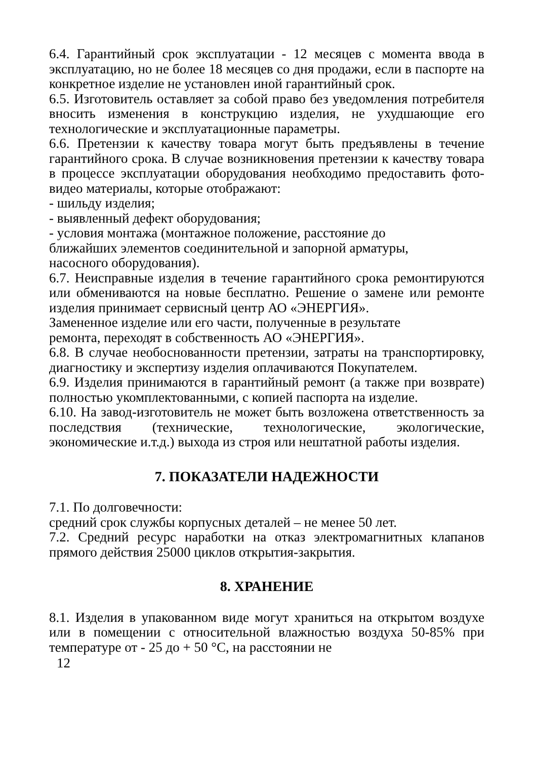6.4. Гарантийный срок эксплуатации - 12 месяцев с момента ввода в эксплуатацию, но не более 18 месяцев со дня продажи, если в паспорте на конкретное изделие не установлен иной гарантийный срок.
6.5. Изготовитель оставляет за собой право без уведомления потребителя вносить изменения в конструкцию изделия, не ухудшающие его технологические и эксплуатационные параметры.
6.6. Претензии к качеству товара могут быть предъявлены в течение гарантийного срока. В случае возникновения претензии к качеству товара в процессе эксплуатации оборудования необходимо предоставить фото-видео материалы, которые отображают:
- шильду изделия;
- выявленный дефект оборудования;
- условия монтажа (монтажное положение, расстояние до
ближайших элементов соединительной и запорной арматуры,
насосного оборудования).
6.7. Неисправные изделия в течение гарантийного срока ремонтируются или обмениваются на новые бесплатно. Решение о замене или ремонте изделия принимает сервисный центр АО «ЭНЕРГИЯ».
Замененное изделие или его части, полученные в результате
ремонта, переходят в собственность АО «ЭНЕРГИЯ».
6.8. В случае необоснованности претензии, затраты на транспортировку, диагностику и экспертизу изделия оплачиваются Покупателем.
6.9. Изделия принимаются в гарантийный ремонт (а также при возврате) полностью укомплектованными, с копией паспорта на изделие.
6.10. На завод-изготовитель не может быть возложена ответственность за последствия (технические, технологические, экологические, экономические и.т.д.) выхода из строя или нештатной работы изделия.
7. ПОКАЗАТЕЛИ НАДЕЖНОСТИ
7.1. По долговечности:
средний срок службы корпусных деталей – не менее 50 лет.
7.2. Средний ресурс наработки на отказ электромагнитных клапанов прямого действия 25000 циклов открытия-закрытия.
8. ХРАНЕНИЕ
8.1. Изделия в упакованном виде могут храниться на открытом воздухе или в помещении с относительной влажностью воздуха 50-85% при температуре от - 25 до + 50 °С, на расстоянии не
12